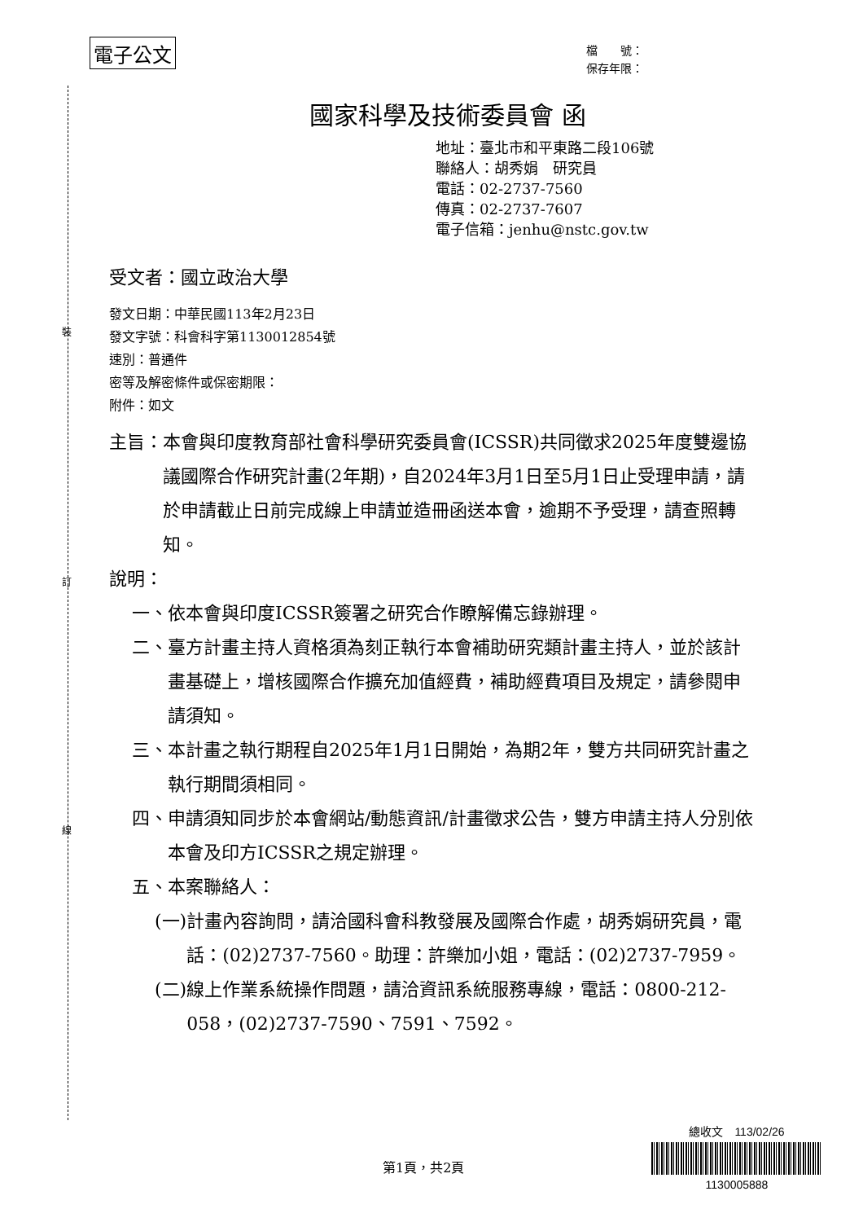裝
訂
線
電子公文
檔　　號：
保存年限：
國家科學及技術委員會 函
地址：臺北市和平東路二段106號
聯絡人：胡秀娟　研究員
電話：02-2737-7560
傳真：02-2737-7607
電子信箱：jenhu@nstc.gov.tw
受文者：國立政治大學
發文日期：中華民國113年2月23日
發文字號：科會科字第1130012854號
速別：普通件
密等及解密條件或保密期限：
附件：如文
主旨： 本會與印度教育部社會科學研究委員會(ICSSR)共同徵求2025年度雙邊協議國際合作研究計畫(2年期)，自2024年3月1日至5月1日止受理申請，請於申請截止日前完成線上申請並造冊函送本會，逾期不予受理，請查照轉知。
說明：
一、 依本會與印度ICSSR簽署之研究合作瞭解備忘錄辦理。
二、 臺方計畫主持人資格須為刻正執行本會補助研究類計畫主持人，並於該計畫基礎上，增核國際合作擴充加值經費，補助經費項目及規定，請參閱申請須知。
三、 本計畫之執行期程自2025年1月1日開始，為期2年，雙方共同研究計畫之執行期間須相同。
四、 申請須知同步於本會網站/動態資訊/計畫徵求公告，雙方申請主持人分別依本會及印方ICSSR之規定辦理。
五、 本案聯絡人：
(一) 計畫內容詢問，請洽國科會科教發展及國際合作處，胡秀娟研究員，電話：(02)2737-7560。助理：許樂加小姐，電話：(02)2737-7959。
(二) 線上作業系統操作問題，請洽資訊系統服務專線，電話：0800-212-058，(02)2737-7590、7591、7592。
第1頁，共2頁
總收文　113/02/26
1130005888